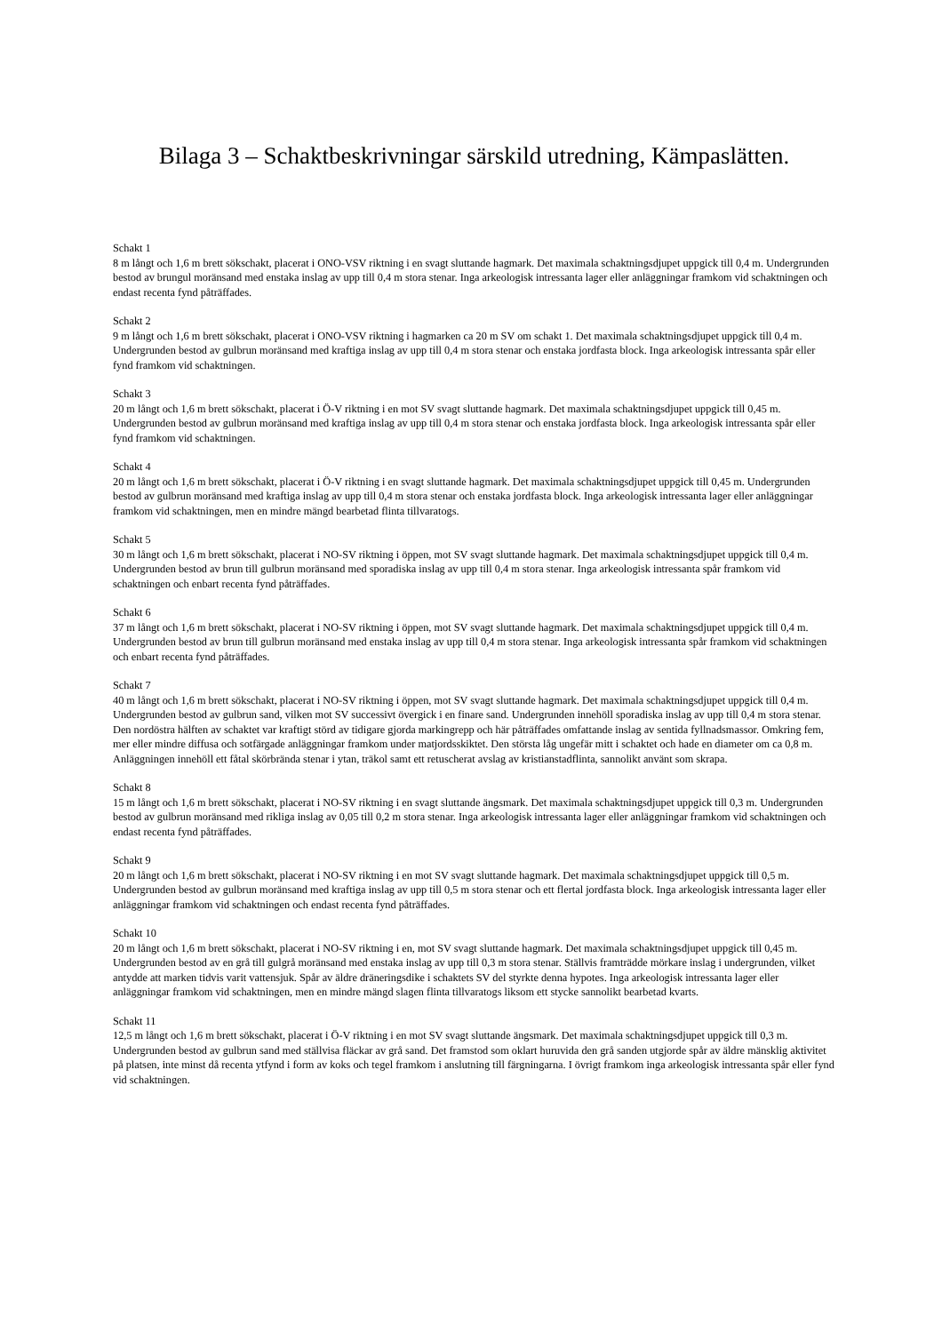Bilaga 3 – Schaktbeskrivningar särskild utredning, Kämpaslätten.
Schakt 1
8 m långt och 1,6 m brett sökschakt, placerat i ONO-VSV riktning i en svagt sluttande hagmark. Det maximala schaktningsdjupet uppgick till 0,4 m. Undergrunden bestod av brungul moränsand med enstaka inslag av upp till 0,4 m stora stenar. Inga arkeologisk intressanta lager eller anläggningar framkom vid schaktningen och endast recenta fynd påträffades.
Schakt 2
9 m långt och 1,6 m brett sökschakt, placerat i ONO-VSV riktning i hagmarken ca 20 m SV om schakt 1. Det maximala schaktningsdjupet uppgick till 0,4 m. Undergrunden bestod av gulbrun moränsand med kraftiga inslag av upp till 0,4 m stora stenar och enstaka jordfasta block. Inga arkeologisk intressanta spår eller fynd framkom vid schaktningen.
Schakt 3
20 m långt och 1,6 m brett sökschakt, placerat i Ö-V riktning i en mot SV svagt sluttande hagmark. Det maximala schaktningsdjupet uppgick till 0,45 m. Undergrunden bestod av gulbrun moränsand med kraftiga inslag av upp till 0,4 m stora stenar och enstaka jordfasta block. Inga arkeologisk intressanta spår eller fynd framkom vid schaktningen.
Schakt 4
20 m långt och 1,6 m brett sökschakt, placerat i Ö-V riktning i en svagt sluttande hagmark. Det maximala schaktningsdjupet uppgick till 0,45 m. Undergrunden bestod av gulbrun moränsand med kraftiga inslag av upp till 0,4 m stora stenar och enstaka jordfasta block. Inga arkeologisk intressanta lager eller anläggningar framkom vid schaktningen, men en mindre mängd bearbetad flinta tillvaratogs.
Schakt 5
30 m långt och 1,6 m brett sökschakt, placerat i NO-SV riktning i öppen, mot SV svagt sluttande hagmark. Det maximala schaktningsdjupet uppgick till 0,4 m. Undergrunden bestod av brun till gulbrun moränsand med sporadiska inslag av upp till 0,4 m stora stenar. Inga arkeologisk intressanta spår framkom vid schaktningen och enbart recenta fynd påträffades.
Schakt 6
37 m långt och 1,6 m brett sökschakt, placerat i NO-SV riktning i öppen, mot SV svagt sluttande hagmark. Det maximala schaktningsdjupet uppgick till 0,4 m. Undergrunden bestod av brun till gulbrun moränsand med enstaka inslag av upp till 0,4 m stora stenar. Inga arkeologisk intressanta spår framkom vid schaktningen och enbart recenta fynd påträffades.
Schakt 7
40 m långt och 1,6 m brett sökschakt, placerat i NO-SV riktning i öppen, mot SV svagt sluttande hagmark. Det maximala schaktningsdjupet uppgick till 0,4 m. Undergrunden bestod av gulbrun sand, vilken mot SV successivt övergick i en finare sand. Undergrunden innehöll sporadiska inslag av upp till 0,4 m stora stenar. Den nordöstra hälften av schaktet var kraftigt störd av tidigare gjorda markingrepp och här påträffades omfattande inslag av sentida fyllnadsmassor. Omkring fem, mer eller mindre diffusa och sotfärgade anläggningar framkom under matjordsskiktet. Den största låg ungefär mitt i schaktet och hade en diameter om ca 0,8 m. Anläggningen innehöll ett fåtal skörbrända stenar i ytan, träkol samt ett retuscherat avslag av kristianstadflinta, sannolikt använt som skrapa.
Schakt 8
15 m långt och 1,6 m brett sökschakt, placerat i NO-SV riktning i en svagt sluttande ängsmark. Det maximala schaktningsdjupet uppgick till 0,3 m. Undergrunden bestod av gulbrun moränsand med rikliga inslag av 0,05 till 0,2 m stora stenar. Inga arkeologisk intressanta lager eller anläggningar framkom vid schaktningen och endast recenta fynd påträffades.
Schakt 9
20 m långt och 1,6 m brett sökschakt, placerat i NO-SV riktning i en mot SV svagt sluttande hagmark. Det maximala schaktningsdjupet uppgick till 0,5 m. Undergrunden bestod av gulbrun moränsand med kraftiga inslag av upp till 0,5 m stora stenar och ett flertal jordfasta block. Inga arkeologisk intressanta lager eller anläggningar framkom vid schaktningen och endast recenta fynd påträffades.
Schakt 10
20 m långt och 1,6 m brett sökschakt, placerat i NO-SV riktning i en, mot SV svagt sluttande hagmark. Det maximala schaktningsdjupet uppgick till 0,45 m. Undergrunden bestod av en grå till gulgrå moränsand med enstaka inslag av upp till 0,3 m stora stenar. Ställvis framträdde mörkare inslag i undergrunden, vilket antydde att marken tidvis varit vattensjuk. Spår av äldre dräneringsdike i schaktets SV del styrkte denna hypotes. Inga arkeologisk intressanta lager eller anläggningar framkom vid schaktningen, men en mindre mängd slagen flinta tillvaratogs liksom ett stycke sannolikt bearbetad kvarts.
Schakt 11
12,5 m långt och 1,6 m brett sökschakt, placerat i Ö-V riktning i en mot SV svagt sluttande ängsmark. Det maximala schaktningsdjupet uppgick till 0,3 m. Undergrunden bestod av gulbrun sand med ställvisa fläckar av grå sand. Det framstod som oklart huruvida den grå sanden utgjorde spår av äldre mänsklig aktivitet på platsen, inte minst då recenta ytfynd i form av koks och tegel framkom i anslutning till färgningarna. I övrigt framkom inga arkeologisk intressanta spår eller fynd vid schaktningen.